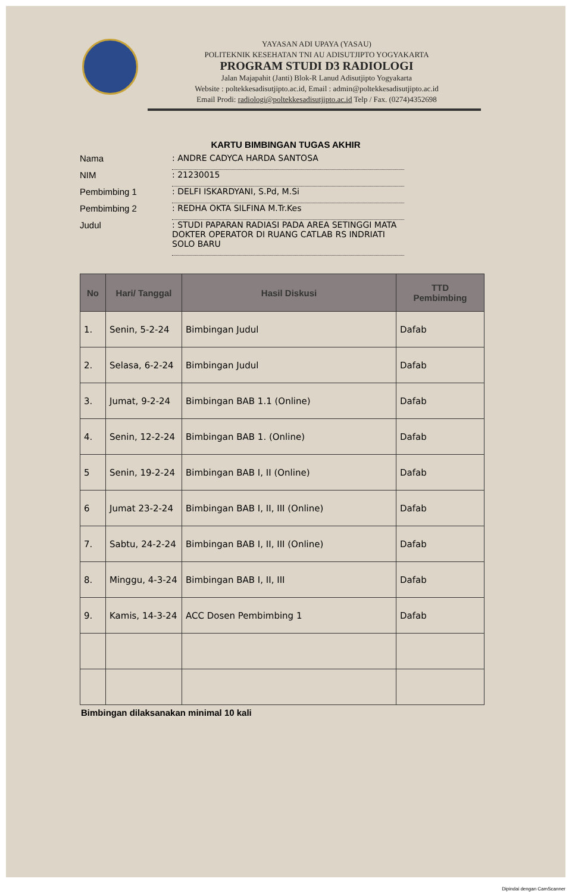YAYASAN ADI UPAYA (YASAU)
POLITEKNIK KESEHATAN TNI AU ADISUTJIPTO YOGYAKARTA
PROGRAM STUDI D3 RADIOLOGI
Jalan Majapahit (Janti) Blok-R Lanud Adisutjipto Yogyakarta
Website : poltekkesadisutjipto.ac.id, Email : admin@poltekkesadisutjipto.ac.id
Email Prodi: radiologi@poltekkesadisutjipto.ac.id Telp / Fax. (0274)4352698
KARTU BIMBINGAN TUGAS AKHIR
Nama: ANDRE CADYCA HARDA SANTOSA
NIM: 21230015
Pembimbing 1: DELFI ISKARDYANI, S.Pd, M.Si
Pembimbing 2: REDHA OKTA SILFINA M.Tr.Kes
Judul: STUDI PAPARAN RADIASI PADA AREA SETINGGI MATA DOKTER OPERATOR DI RUANG CATLAB RS INDRIATI SOLO BARU
| No | Hari/ Tanggal | Hasil Diskusi | TTD Pembimbing |
| --- | --- | --- | --- |
| 1. | Senin, 5-2-24 | Bimbingan Judul | Dafab |
| 2. | Selasa, 6-2-24 | Bimbingan Judul | Dafab |
| 3. | Jumat, 9-2-24 | Bimbingan BAB 1.1 (Online) | Dafab |
| 4. | Senin, 12-2-24 | Bimbingan BAB 1. (Online) | Dafab |
| 5 | Senin, 19-2-24 | Bimbingan BAB I, II (Online) | Dafab |
| 6 | Jumat 23-2-24 | Bimbingan BAB I, II, III (Online) | Dafab |
| 7. | Sabtu, 24-2-24 | Bimbingan BAB I, II, III (Online) | Dafab |
| 8. | Minggu, 4-3-24 | Bimbingan BAB I, II, III | Dafab |
| 9. | Kamis, 14-3-24 | ACC Dosen Pembimbing 1 | Dafab |
Bimbingan dilaksanakan minimal 10 kali
Dipindai dengan CamScanner